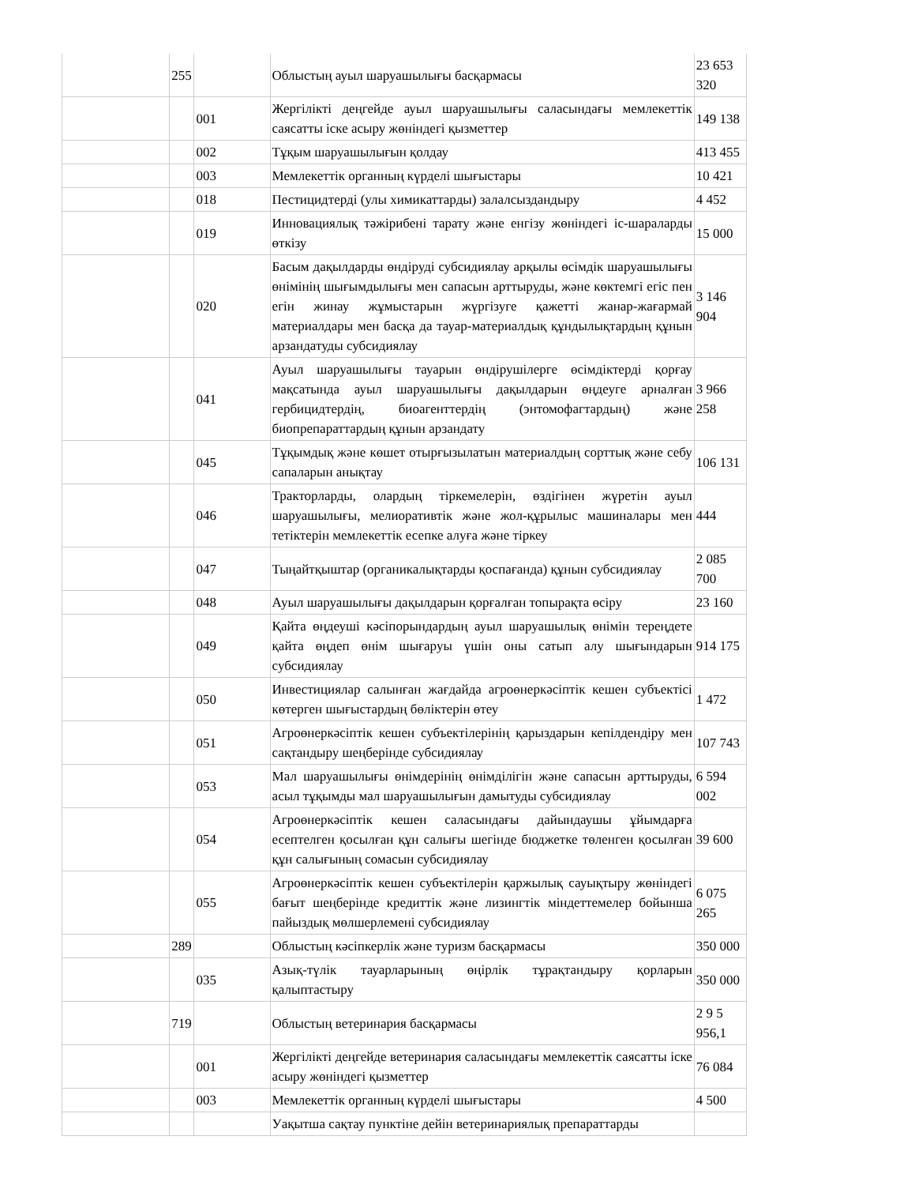| | 255 | | Облыстың ауыл шаруашылығы басқармасы | 23 653 320 |
| | | 001 | Жергілікті деңгейде ауыл шаруашылығы саласындағы мемлекеттік саясатты іске асыру жөніндегі қызметтер | 149 138 |
| | | 002 | Тұқым шаруашылығын қолдау | 413 455 |
| | | 003 | Мемлекеттік органның күрделі шығыстары | 10 421 |
| | | 018 | Пестицидтерді (улы химикаттарды) залалсыздандыру | 4 452 |
| | | 019 | Инновациялық тәжірибені тарату және енгізу жөніндегі іс-шараларды өткізу | 15 000 |
| | | 020 | Басым дақылдарды өндіруді субсидиялау арқылы өсімдік шаруашылығы өнімінің шығымдылығы мен сапасын арттыруды, және көктемгі егіс пен егін жинау жұмыстарын жүргізуге қажетті жанар-жағармай материалдары мен басқа да тауар-материалдық құндылықтардың құнын арзандатуды субсидиялау | 3 146 904 |
| | | 041 | Ауыл шаруашылығы тауарын өндірушілерге өсімдіктерді қорғау мақсатында ауыл шаруашылығы дақылдарын өңдеуге арналған гербицидтердің, биоагенттердің (энтомофагтардың) және биопрепараттардың құнын арзандату | 3 966 258 |
| | | 045 | Тұқымдық және көшет отырғызылатын материалдың сорттық және себу сапаларын анықтау | 106 131 |
| | | 046 | Тракторларды, олардың тіркемелерін, өздігінен жүретін ауыл шаруашылығы, мелиоративтік және жол-құрылыс машиналары мен тетіктерін мемлекеттік есепке алуға және тіркеу | 444 |
| | | 047 | Тыңайтқыштар (органикалықтарды қоспағанда) құнын субсидиялау | 2 085 700 |
| | | 048 | Ауыл шаруашылығы дақылдарын қорғалған топырақта өсіру | 23 160 |
| | | 049 | Қайта өңдеуші кәсіпорындардың ауыл шаруашылық өнімін тереңдете қайта өңдеп өнім шығаруы үшін оны сатып алу шығындарын субсидиялау | 914 175 |
| | | 050 | Инвестициялар салынған жағдайда агроөнеркәсіптік кешен субъектісі көтерген шығыстардың бөліктерін өтеу | 1 472 |
| | | 051 | Агроөнеркәсіптік кешен субъектілерінің қарыздарын кепілдендіру мен сақтандыру шеңберінде субсидиялау | 107 743 |
| | | 053 | Мал шаруашылығы өнімдерінің өнімділігін және сапасын арттыруды, асыл тұқымды мал шаруашылығын дамытуды субсидиялау | 6 594 002 |
| | | 054 | Агроөнеркәсіптік кешен саласындағы дайындаушы ұйымдарға есептелген қосылған құн салығы шегінде бюджетке төленген қосылған құн салығының сомасын субсидиялау | 39 600 |
| | | 055 | Агроөнеркәсіптік кешен субъектілерін қаржылық сауықтыру жөніндегі бағыт шеңберінде кредиттік және лизингтік міндеттемелер бойынша пайыздық мөлшерлемені субсидиялау | 6 075 265 |
| | 289 | | Облыстың кәсіпкерлік және туризм басқармасы | 350 000 |
| | | 035 | Азық-түлік тауарларының өңірлік тұрақтандыру қорларын қалыптастыру | 350 000 |
| | 719 | | Облыстың ветеринария басқармасы | 2 9 5 956,1 |
| | | 001 | Жергілікті деңгейде ветеринария саласындағы мемлекеттік саясатты іске асыру жөніндегі қызметтер | 76 084 |
| | | 003 | Мемлекеттік органның күрделі шығыстары | 4 500 |
| | | | Уақытша сақтау пунктіне дейін ветеринариялық препараттарды | |